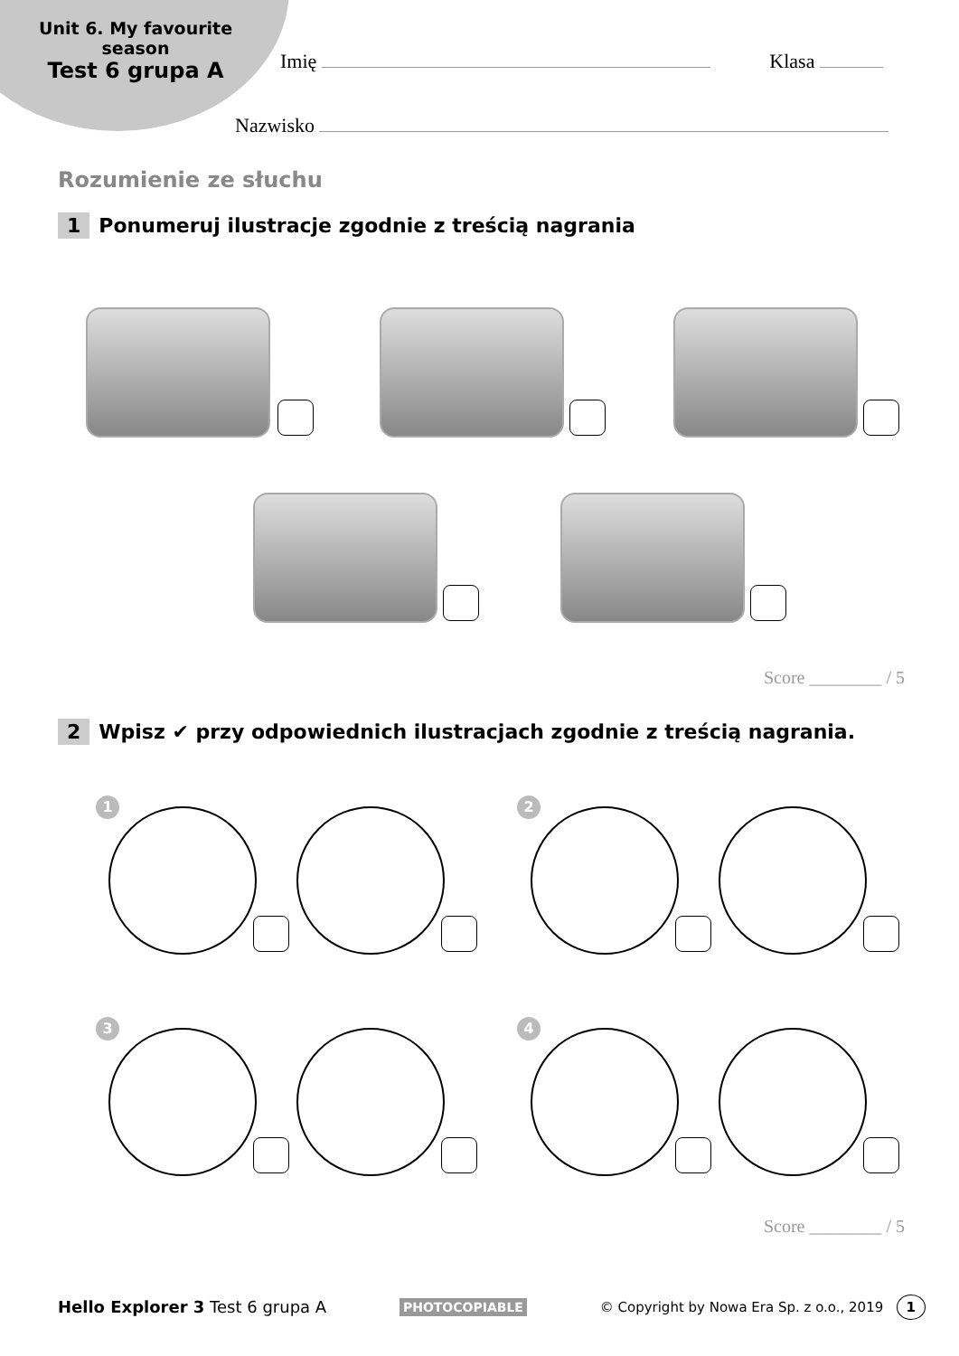Unit 6. My favourite
season
Test 6 grupa A
Imię Klasa
Nazwisko
Rozumienie ze słuchu
1 Ponumeruj ilustracje zgodnie z treścią nagrania
Score ________ / 5
2 Wpisz ✔ przy odpowiednich ilustracjach zgodnie z treścią nagrania.
1 2
3 4
Score ________ / 5
Hello Explorer 3 Test 6 grupa A PHOTOCOPIABLE © Copyright by Nowa Era Sp. z o.o., 2019 1